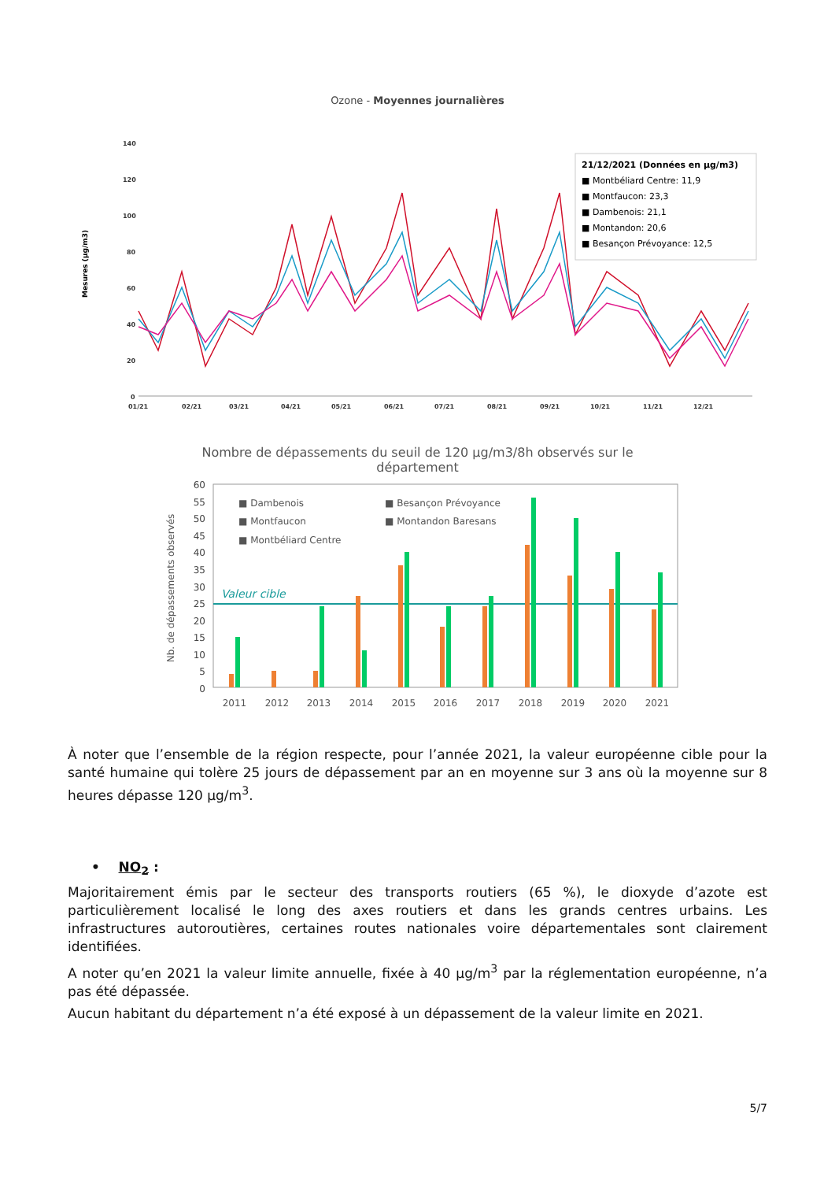Ozone - Moyennes journalières
Mesures (µg/m3)
140
120
100
80
60
40
20
0
01/21
02/21
03/21
04/21
05/21
06/21
07/21
08/21
09/21
10/21
11/21
12/21
21/12/2021 (Données en µg/m3)
■ Montbéliard Centre: 11,9
■ Montfaucon: 23,3
■ Dambenois: 21,1
■ Montandon: 20,6
■ Besançon Prévoyance: 12,5
Nombre de dépassements du seuil de 120 µg/m3/8h observés sur le
département
Nb. de dépassements observés
60
55
50
45
40
35
30
25
20
15
10
5
0
Valeur cible
■ Dambenois
■ Besançon Prévoyance
■ Montfaucon
■ Montandon Baresans
■ Montbéliard Centre
2011
2012
2013
2014
2015
2016
2017
2018
2019
2020
2021
À noter que l’ensemble de la région respecte, pour l’année 2021, la valeur européenne cible pour la santé humaine qui tolère 25 jours de dépassement par an en moyenne sur 3 ans où la moyenne sur 8 heures dépasse 120 µg/m<sup>3</sup>.
• NO<sub>2</sub> :
Majoritairement émis par le secteur des transports routiers (65 %), le dioxyde d’azote est particulièrement localisé le long des axes routiers et dans les grands centres urbains. Les infrastructures autoroutières, certaines routes nationales voire départementales sont clairement identifiées.
A noter qu’en 2021 la valeur limite annuelle, fixée à 40 µg/m<sup>3</sup> par la réglementation européenne, n’a pas été dépassée.
Aucun habitant du département n’a été exposé à un dépassement de la valeur limite en 2021.
5/7